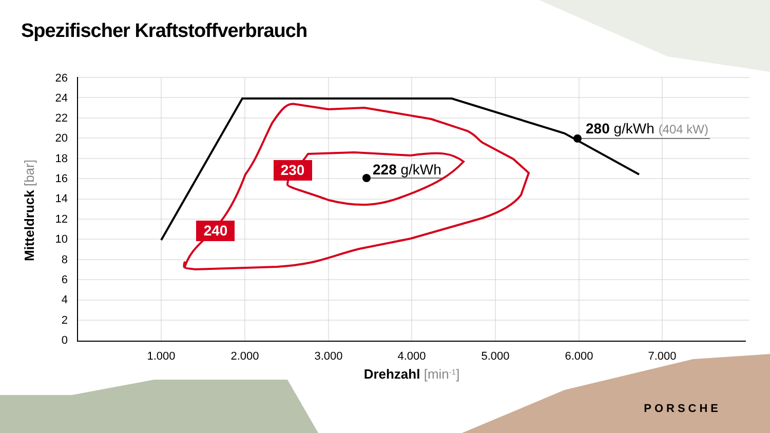Spezifischer Kraftstoffverbrauch
26
24
22
20
18
16
14
12
10
8
6
4
2
0
1.000
2.000
3.000
4.000
5.000
6.000
7.000
Drehzahl [min-1]
Mitteldruck [bar]
240
230
228 g/kWh
280 g/kWh (404 kW)
PORSCHE